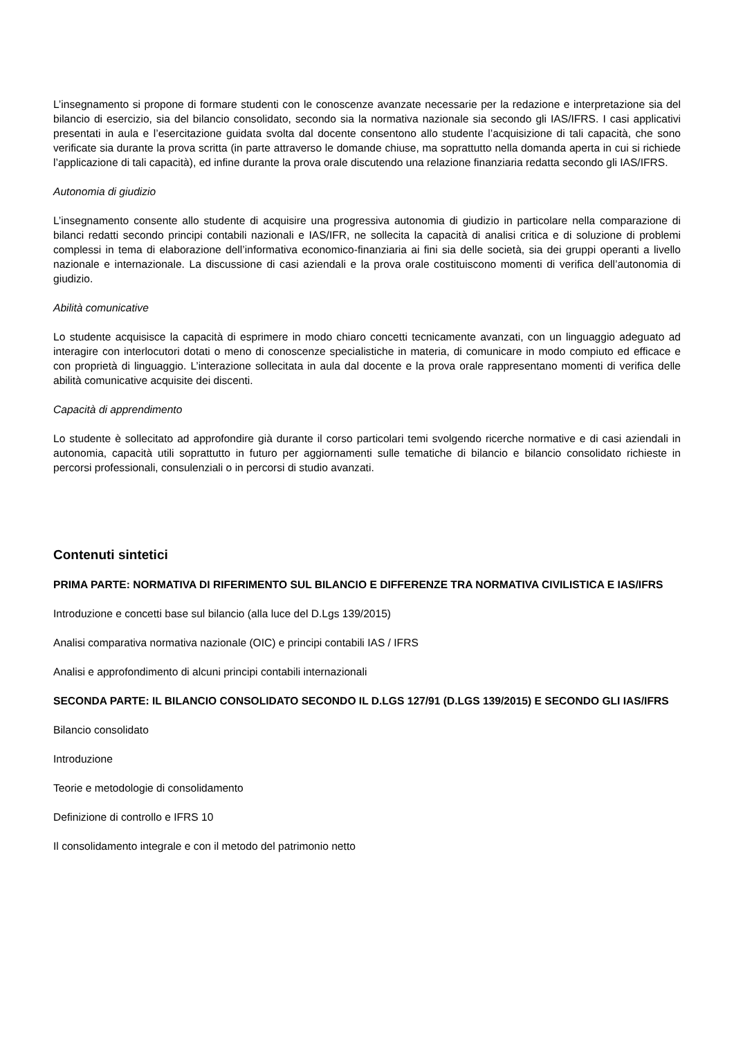L’insegnamento si propone di formare studenti con le conoscenze avanzate necessarie per la redazione e interpretazione sia del bilancio di esercizio, sia del bilancio consolidato, secondo sia la normativa nazionale sia secondo gli IAS/IFRS. I casi applicativi presentati in aula e l’esercitazione guidata svolta dal docente consentono allo studente l’acquisizione di tali capacità, che sono verificate sia durante la prova scritta (in parte attraverso le domande chiuse, ma soprattutto nella domanda aperta in cui si richiede l’applicazione di tali capacità), ed infine durante la prova orale discutendo una relazione finanziaria redatta secondo gli IAS/IFRS.
Autonomia di giudizio
L’insegnamento consente allo studente di acquisire una progressiva autonomia di giudizio in particolare nella comparazione di bilanci redatti secondo principi contabili nazionali e IAS/IFR, ne sollecita la capacità di analisi critica e di soluzione di problemi complessi in tema di elaborazione dell’informativa economico-finanziaria ai fini sia delle società, sia dei gruppi operanti a livello nazionale e internazionale. La discussione di casi aziendali e la prova orale costituiscono momenti di verifica dell’autonomia di giudizio.
Abilità comunicative
Lo studente acquisisce la capacità di esprimere in modo chiaro concetti tecnicamente avanzati, con un linguaggio adeguato ad interagire con interlocutori dotati o meno di conoscenze specialistiche in materia, di comunicare in modo compiuto ed efficace e con proprietà di linguaggio. L’interazione sollecitata in aula dal docente e la prova orale rappresentano momenti di verifica delle abilità comunicative acquisite dei discenti.
Capacità di apprendimento
Lo studente è sollecitato ad approfondire già durante il corso particolari temi svolgendo ricerche normative e di casi aziendali in autonomia, capacità utili soprattutto in futuro per aggiornamenti sulle tematiche di bilancio e bilancio consolidato richieste in percorsi professionali, consulenziali o in percorsi di studio avanzati.
Contenuti sintetici
PRIMA PARTE: NORMATIVA DI RIFERIMENTO SUL BILANCIO E DIFFERENZE TRA NORMATIVA CIVILISTICA E IAS/IFRS
Introduzione e concetti base sul bilancio (alla luce del D.Lgs 139/2015)
Analisi comparativa normativa nazionale (OIC) e principi contabili IAS / IFRS
Analisi e approfondimento di alcuni principi contabili internazionali
SECONDA PARTE: IL BILANCIO CONSOLIDATO SECONDO IL D.LGS 127/91 (D.LGS 139/2015) E SECONDO GLI IAS/IFRS
Bilancio consolidato
Introduzione
Teorie e metodologie di consolidamento
Definizione di controllo e IFRS 10
Il consolidamento integrale e con il metodo del patrimonio netto